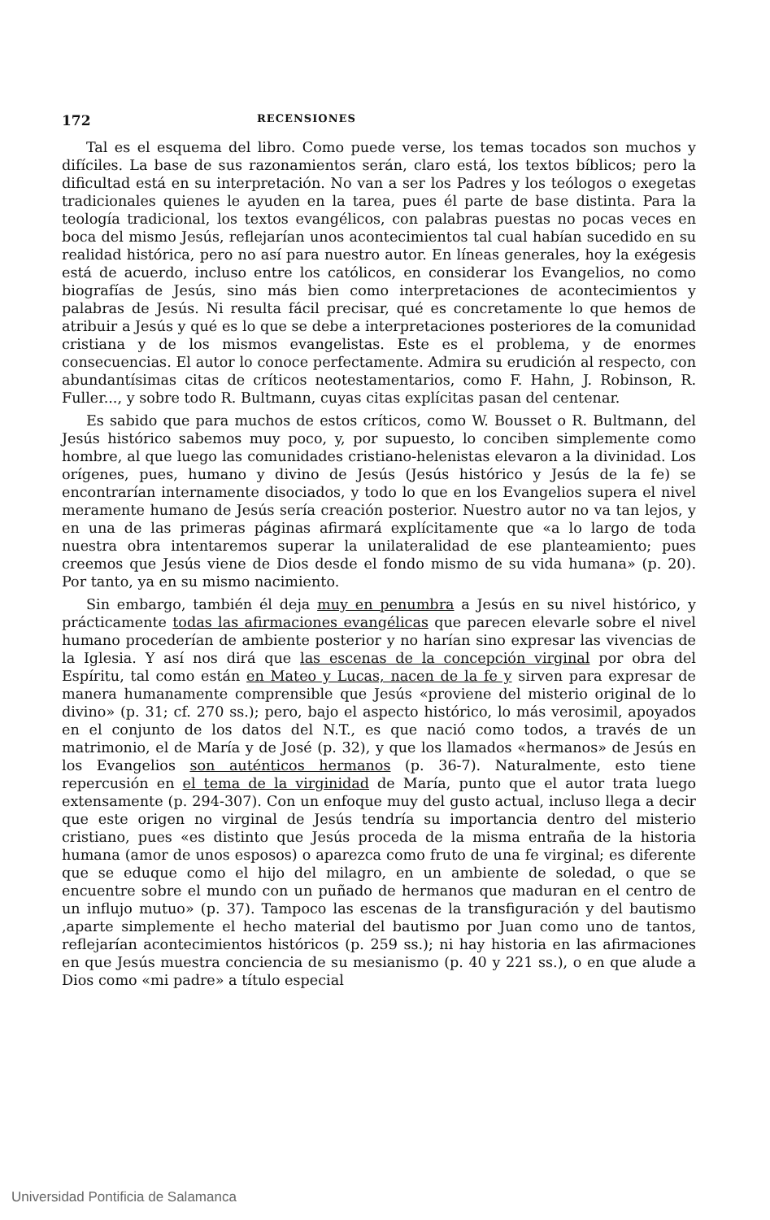172 RECENSIONES
Tal es el esquema del libro. Como puede verse, los temas tocados son muchos y difíciles. La base de sus razonamientos serán, claro está, los textos bíblicos; pero la dificultad está en su interpretación. No van a ser los Padres y los teólogos o exegetas tradicionales quienes le ayuden en la tarea, pues él parte de base distinta. Para la teología tradicional, los textos evangélicos, con palabras puestas no pocas veces en boca del mismo Jesús, reflejarían unos acontecimientos tal cual habían sucedido en su realidad histórica, pero no así para nuestro autor. En líneas generales, hoy la exégesis está de acuerdo, incluso entre los católicos, en considerar los Evangelios, no como biografías de Jesús, sino más bien como interpretaciones de acontecimientos y palabras de Jesús. Ni resulta fácil precisar, qué es concretamente lo que hemos de atribuir a Jesús y qué es lo que se debe a interpretaciones posteriores de la comunidad cristiana y de los mismos evangelistas. Este es el problema, y de enormes consecuencias. El autor lo conoce perfectamente. Admira su erudición al respecto, con abundantísimas citas de críticos neotestamentarios, como F. Hahn, J. Robinson, R. Fuller..., y sobre todo R. Bultmann, cuyas citas explícitas pasan del centenar.
Es sabido que para muchos de estos críticos, como W. Bousset o R. Bultmann, del Jesús histórico sabemos muy poco, y, por supuesto, lo conciben simplemente como hombre, al que luego las comunidades cristiano-helenistas elevaron a la divinidad. Los orígenes, pues, humano y divino de Jesús (Jesús histórico y Jesús de la fe) se encontrarían internamente disociados, y todo lo que en los Evangelios supera el nivel meramente humano de Jesús sería creación posterior. Nuestro autor no va tan lejos, y en una de las primeras páginas afirmará explícitamente que «a lo largo de toda nuestra obra intentaremos superar la unilateralidad de ese planteamiento; pues creemos que Jesús viene de Dios desde el fondo mismo de su vida humana» (p. 20). Por tanto, ya en su mismo nacimiento.
Sin embargo, también él deja muy en penumbra a Jesús en su nivel histórico, y prácticamente todas las afirmaciones evangélicas que parecen elevarle sobre el nivel humano procederían de ambiente posterior y no harían sino expresar las vivencias de la Iglesia. Y así nos dirá que las escenas de la concepción virginal por obra del Espíritu, tal como están en Mateo y Lucas, nacen de la fe y sirven para expresar de manera humanamente comprensible que Jesús «proviene del misterio original de lo divino» (p. 31; cf. 270 ss.); pero, bajo el aspecto histórico, lo más verosimil, apoyados en el conjunto de los datos del N.T., es que nació como todos, a través de un matrimonio, el de María y de José (p. 32), y que los llamados «hermanos» de Jesús en los Evangelios son auténticos hermanos (p. 36-7). Naturalmente, esto tiene repercusión en el tema de la virginidad de María, punto que el autor trata luego extensamente (p. 294-307). Con un enfoque muy del gusto actual, incluso llega a decir que este origen no virginal de Jesús tendría su importancia dentro del misterio cristiano, pues «es distinto que Jesús proceda de la misma entraña de la historia humana (amor de unos esposos) o aparezca como fruto de una fe virginal; es diferente que se eduque como el hijo del milagro, en un ambiente de soledad, o que se encuentre sobre el mundo con un puñado de hermanos que maduran en el centro de un influjo mutuo» (p. 37). Tampoco las escenas de la transfiguración y del bautismo ,aparte simplemente el hecho material del bautismo por Juan como uno de tantos, reflejarían acontecimientos históricos (p. 259 ss.); ni hay historia en las afirmaciones en que Jesús muestra conciencia de su mesianismo (p. 40 y 221 ss.), o en que alude a Dios como «mi padre» a título especial
Universidad Pontificia de Salamanca